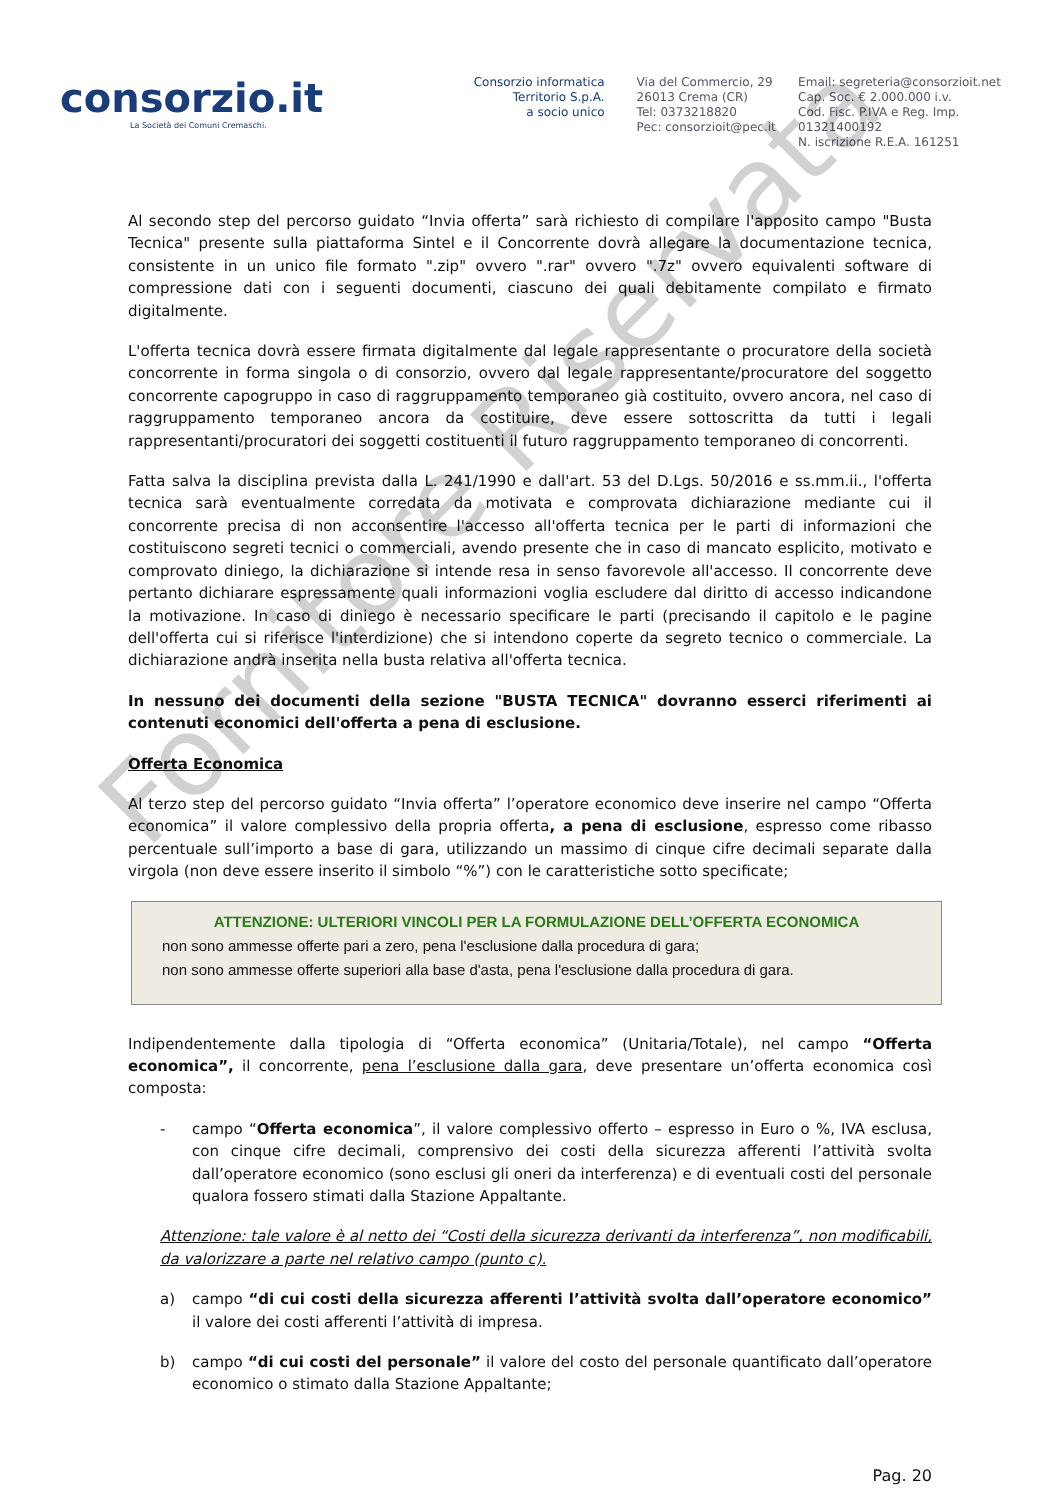consorzio.it
La Società dei Comuni Cremaschi.
Consorzio informatica
Territorio S.p.A.
a socio unico
Via del Commercio, 29
26013 Crema (CR)
Tel: 0373218820
Pec: consorzioit@pec.it
Email: segreteria@consorzioit.net
Cap. Soc. € 2.000.000 i.v.
Cod. Fisc. P.IVA e Reg. Imp. 01321400192
N. iscrizione R.E.A. 161251
Al secondo step del percorso guidato “Invia offerta” sarà richiesto di compilare l'apposito campo "Busta Tecnica" presente sulla piattaforma Sintel e il Concorrente dovrà allegare la documentazione tecnica, consistente in un unico file formato ".zip" ovvero ".rar" ovvero ".7z" ovvero equivalenti software di compressione dati con i seguenti documenti, ciascuno dei quali debitamente compilato e firmato digitalmente.
L'offerta tecnica dovrà essere firmata digitalmente dal legale rappresentante o procuratore della società concorrente in forma singola o di consorzio, ovvero dal legale rappresentante/procuratore del soggetto concorrente capogruppo in caso di raggruppamento temporaneo già costituito, ovvero ancora, nel caso di raggruppamento temporaneo ancora da costituire, deve essere sottoscritta da tutti i legali rappresentanti/procuratori dei soggetti costituenti il futuro raggruppamento temporaneo di concorrenti.
Fatta salva la disciplina prevista dalla L. 241/1990 e dall'art. 53 del D.Lgs. 50/2016 e ss.mm.ii., l'offerta tecnica sarà eventualmente corredata da motivata e comprovata dichiarazione mediante cui il concorrente precisa di non acconsentire l'accesso all'offerta tecnica per le parti di informazioni che costituiscono segreti tecnici o commerciali, avendo presente che in caso di mancato esplicito, motivato e comprovato diniego, la dichiarazione si intende resa in senso favorevole all'accesso. Il concorrente deve pertanto dichiarare espressamente quali informazioni voglia escludere dal diritto di accesso indicandone la motivazione. In caso di diniego è necessario specificare le parti (precisando il capitolo e le pagine dell'offerta cui si riferisce l'interdizione) che si intendono coperte da segreto tecnico o commerciale. La dichiarazione andrà inserita nella busta relativa all'offerta tecnica.
In nessuno dei documenti della sezione "BUSTA TECNICA" dovranno esserci riferimenti ai contenuti economici dell'offerta a pena di esclusione.
Offerta Economica
Al terzo step del percorso guidato “Invia offerta” l’operatore economico deve inserire nel campo “Offerta economica” il valore complessivo della propria offerta, a pena di esclusione, espresso come ribasso percentuale sull’importo a base di gara, utilizzando un massimo di cinque cifre decimali separate dalla virgola (non deve essere inserito il simbolo “%”) con le caratteristiche sotto specificate;
ATTENZIONE: ULTERIORI VINCOLI PER LA FORMULAZIONE DELL’OFFERTA ECONOMICA
non sono ammesse offerte pari a zero, pena l'esclusione dalla procedura di gara;
non sono ammesse offerte superiori alla base d'asta, pena l'esclusione dalla procedura di gara.
Indipendentemente dalla tipologia di “Offerta economica” (Unitaria/Totale), nel campo “Offerta economica”, il concorrente, pena l’esclusione dalla gara, deve presentare un’offerta economica così composta:
- campo “Offerta economica”, il valore complessivo offerto – espresso in Euro o %, IVA esclusa, con cinque cifre decimali, comprensivo dei costi della sicurezza afferenti l’attività svolta dall’operatore economico (sono esclusi gli oneri da interferenza) e di eventuali costi del personale qualora fossero stimati dalla Stazione Appaltante.
Attenzione: tale valore è al netto dei “Costi della sicurezza derivanti da interferenza”, non modificabili, da valorizzare a parte nel relativo campo (punto c).
a) campo “di cui costi della sicurezza afferenti l’attività svolta dall’operatore economico” il valore dei costi afferenti l’attività di impresa.
b) campo “di cui costi del personale” il valore del costo del personale quantificato dall’operatore economico o stimato dalla Stazione Appaltante;
Pag. 20
Fornitore Riservata